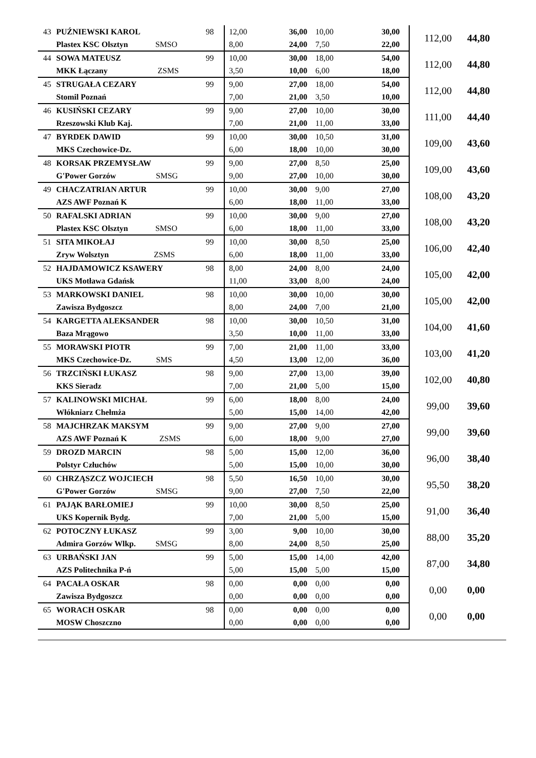| 43 | PUŹNIEWSKI KAROL | 98 | 12,00 | 36,00 | 10,00 | 30,00 | 112,00 | 44,80 |
| | Plastex KSC Olsztyn SMSO | | 8,00 | 24,00 | 7,50 | 22,00 | | |
| 44 | SOWA MATEUSZ | 99 | 10,00 | 30,00 | 18,00 | 54,00 | 112,00 | 44,80 |
| | MKK Łączany ZSMS | | 3,50 | 10,00 | 6,00 | 18,00 | | |
| 45 | STRUGAŁA CEZARY | 99 | 9,00 | 27,00 | 18,00 | 54,00 | 112,00 | 44,80 |
| | Stomil Poznań | | 7,00 | 21,00 | 3,50 | 10,00 | | |
| 46 | KUSIŃSKI CEZARY | 99 | 9,00 | 27,00 | 10,00 | 30,00 | 111,00 | 44,40 |
| | Rzeszowski Klub Kaj. | | 7,00 | 21,00 | 11,00 | 33,00 | | |
| 47 | BYRDEK DAWID | 99 | 10,00 | 30,00 | 10,50 | 31,00 | 109,00 | 43,60 |
| | MKS Czechowice-Dz. | | 6,00 | 18,00 | 10,00 | 30,00 | | |
| 48 | KORSAK PRZEMYSŁAW | 99 | 9,00 | 27,00 | 8,50 | 25,00 | 109,00 | 43,60 |
| | G'Power Gorzów SMSG | | 9,00 | 27,00 | 10,00 | 30,00 | | |
| 49 | CHACZATRIAN ARTUR | 99 | 10,00 | 30,00 | 9,00 | 27,00 | 108,00 | 43,20 |
| | AZS AWF Poznań K | | 6,00 | 18,00 | 11,00 | 33,00 | | |
| 50 | RAFALSKI ADRIAN | 99 | 10,00 | 30,00 | 9,00 | 27,00 | 108,00 | 43,20 |
| | Plastex KSC Olsztyn SMSO | | 6,00 | 18,00 | 11,00 | 33,00 | | |
| 51 | SITA MIKOŁAJ | 99 | 10,00 | 30,00 | 8,50 | 25,00 | 106,00 | 42,40 |
| | Zryw Wolsztyn ZSMS | | 6,00 | 18,00 | 11,00 | 33,00 | | |
| 52 | HAJDAMOWICZ KSAWERY | 98 | 8,00 | 24,00 | 8,00 | 24,00 | 105,00 | 42,00 |
| | UKS Motława Gdańsk | | 11,00 | 33,00 | 8,00 | 24,00 | | |
| 53 | MARKOWSKI DANIEL | 98 | 10,00 | 30,00 | 10,00 | 30,00 | 105,00 | 42,00 |
| | Zawisza Bydgoszcz | | 8,00 | 24,00 | 7,00 | 21,00 | | |
| 54 | KARGETTA ALEKSANDER | 98 | 10,00 | 30,00 | 10,50 | 31,00 | 104,00 | 41,60 |
| | Baza Mrągowo | | 3,50 | 10,00 | 11,00 | 33,00 | | |
| 55 | MORAWSKI PIOTR | 99 | 7,00 | 21,00 | 11,00 | 33,00 | 103,00 | 41,20 |
| | MKS Czechowice-Dz. SMS | | 4,50 | 13,00 | 12,00 | 36,00 | | |
| 56 | TRZCIŃSKI ŁUKASZ | 98 | 9,00 | 27,00 | 13,00 | 39,00 | 102,00 | 40,80 |
| | KKS Sieradz | | 7,00 | 21,00 | 5,00 | 15,00 | | |
| 57 | KALINOWSKI MICHAŁ | 99 | 6,00 | 18,00 | 8,00 | 24,00 | 99,00 | 39,60 |
| | Włókniarz Chełmża | | 5,00 | 15,00 | 14,00 | 42,00 | | |
| 58 | MAJCHRZAK MAKSYM | 99 | 9,00 | 27,00 | 9,00 | 27,00 | 99,00 | 39,60 |
| | AZS AWF Poznań K ZSMS | | 6,00 | 18,00 | 9,00 | 27,00 | | |
| 59 | DROZD MARCIN | 98 | 5,00 | 15,00 | 12,00 | 36,00 | 96,00 | 38,40 |
| | Polstyr Człuchów | | 5,00 | 15,00 | 10,00 | 30,00 | | |
| 60 | CHRZĄSZCZ WOJCIECH | 98 | 5,50 | 16,50 | 10,00 | 30,00 | 95,50 | 38,20 |
| | G'Power Gorzów SMSG | | 9,00 | 27,00 | 7,50 | 22,00 | | |
| 61 | PAJĄK BARŁOMIEJ | 99 | 10,00 | 30,00 | 8,50 | 25,00 | 91,00 | 36,40 |
| | UKS Kopernik Bydg. | | 7,00 | 21,00 | 5,00 | 15,00 | | |
| 62 | POTOCZNY ŁUKASZ | 99 | 3,00 | 9,00 | 10,00 | 30,00 | 88,00 | 35,20 |
| | Admira Gorzów Wlkp. SMSG | | 8,00 | 24,00 | 8,50 | 25,00 | | |
| 63 | URBAŃSKI JAN | 99 | 5,00 | 15,00 | 14,00 | 42,00 | 87,00 | 34,80 |
| | AZS Politechnika P-ń | | 5,00 | 15,00 | 5,00 | 15,00 | | |
| 64 | PACAŁA OSKAR | 98 | 0,00 | 0,00 | 0,00 | 0,00 | 0,00 | 0,00 |
| | Zawisza Bydgoszcz | | 0,00 | 0,00 | 0,00 | 0,00 | | |
| 65 | WORACH OSKAR | 98 | 0,00 | 0,00 | 0,00 | 0,00 | 0,00 | 0,00 |
| | MOSW Choszczno | | 0,00 | 0,00 | 0,00 | 0,00 | | |